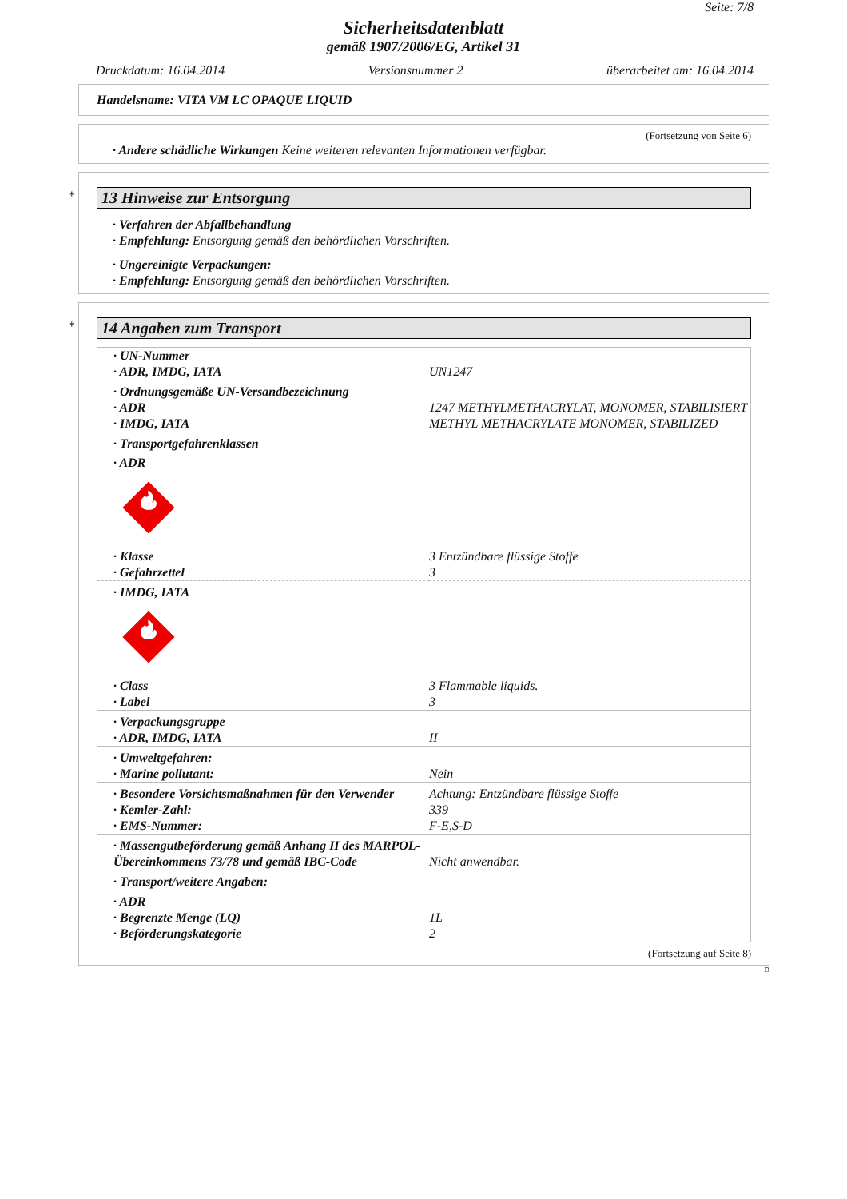Seite: 7/8
Sicherheitsdatenblatt
gemäß 1907/2006/EG, Artikel 31
Druckdatum: 16.04.2014 Versionsnummer 2 überarbeitet am: 16.04.2014
Handelsname: VITA VM LC OPAQUE LIQUID
(Fortsetzung von Seite 6)
· Andere schädliche Wirkungen Keine weiteren relevanten Informationen verfügbar.
*
13 Hinweise zur Entsorgung
· Verfahren der Abfallbehandlung
· Empfehlung: Entsorgung gemäß den behördlichen Vorschriften.
· Ungereinigte Verpackungen:
· Empfehlung: Entsorgung gemäß den behördlichen Vorschriften.
*
14 Angaben zum Transport
| · UN-Nummer | |
| · ADR, IMDG, IATA | UN1247 |
| · Ordnungsgemäße UN-Versandbezeichnung | |
| · ADR | 1247 METHYLMETHACRYLAT, MONOMER, STABILISIERT |
| · IMDG, IATA | METHYL METHACRYLATE MONOMER, STABILIZED |
| · Transportgefahrenklassen | |
| · ADR | |
| · Klasse | 3 Entzündbare flüssige Stoffe |
| · Gefahrzettel | 3 |
| · IMDG, IATA | |
| · Class | 3 Flammable liquids. |
| · Label | 3 |
| · Verpackungsgruppe | |
| · ADR, IMDG, IATA | II |
| · Umweltgefahren: | |
| · Marine pollutant: | Nein |
| · Besondere Vorsichtsmaßnahmen für den Verwender | Achtung: Entzündbare flüssige Stoffe |
| · Kemler-Zahl: | 339 |
| · EMS-Nummer: | F-E,S-D |
| · Massengutbeförderung gemäß Anhang II des MARPOL-Übereinkommens 73/78 und gemäß IBC-Code | Nicht anwendbar. |
| · Transport/weitere Angaben: | |
| · ADR | |
| · Begrenzte Menge (LQ) | 1L |
| · Beförderungskategorie | 2 |
(Fortsetzung auf Seite 8)
D